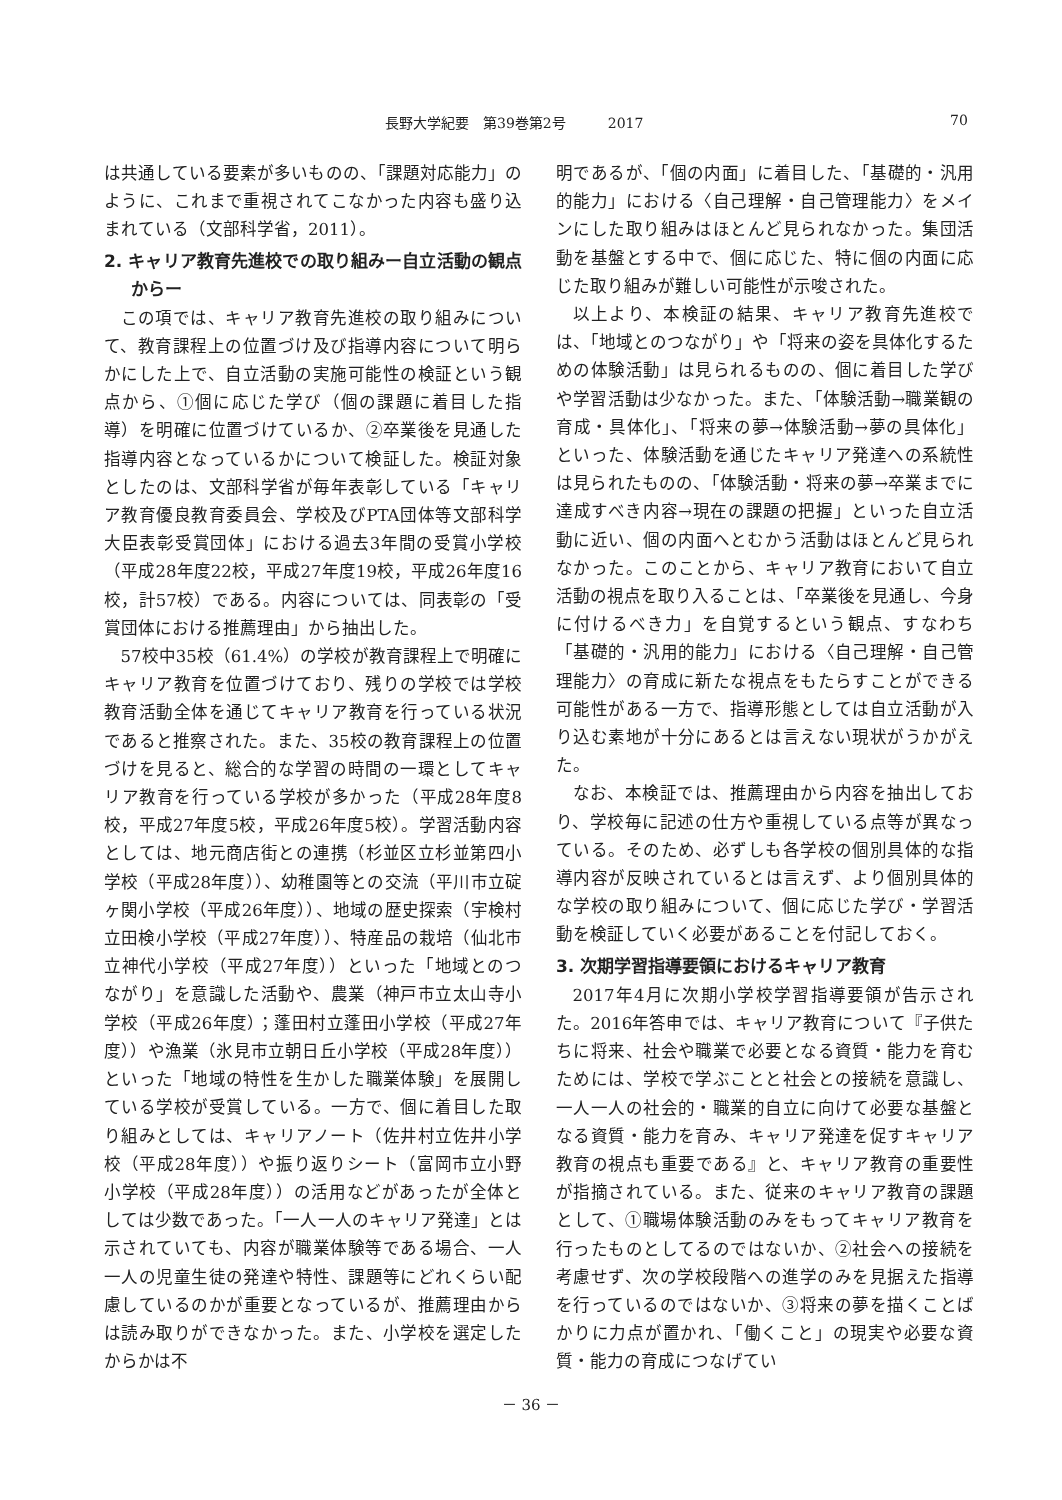長野大学紀要　第39巻第2号　　　2017 70
は共通している要素が多いものの、「課題対応能力」のように、これまで重視されてこなかった内容も盛り込まれている（文部科学省，2011）。
2. キャリア教育先進校での取り組みー自立活動の観点からー
この項では、キャリア教育先進校の取り組みについて、教育課程上の位置づけ及び指導内容について明らかにした上で、自立活動の実施可能性の検証という観点から、①個に応じた学び（個の課題に着目した指導）を明確に位置づけているか、②卒業後を見通した指導内容となっているかについて検証した。検証対象としたのは、文部科学省が毎年表彰している「キャリア教育優良教育委員会、学校及びPTA団体等文部科学大臣表彰受賞団体」における過去3年間の受賞小学校（平成28年度22校，平成27年度19校，平成26年度16校，計57校）である。内容については、同表彰の「受賞団体における推薦理由」から抽出した。
57校中35校（61.4%）の学校が教育課程上で明確にキャリア教育を位置づけており、残りの学校では学校教育活動全体を通じてキャリア教育を行っている状況であると推察された。また、35校の教育課程上の位置づけを見ると、総合的な学習の時間の一環としてキャリア教育を行っている学校が多かった（平成28年度8校，平成27年度5校，平成26年度5校）。学習活動内容としては、地元商店街との連携（杉並区立杉並第四小学校（平成28年度））、幼稚園等との交流（平川市立碇ヶ関小学校（平成26年度））、地域の歴史探索（宇検村立田検小学校（平成27年度））、特産品の栽培（仙北市立神代小学校（平成27年度））といった「地域とのつながり」を意識した活動や、農業（神戸市立太山寺小学校（平成26年度）；蓬田村立蓬田小学校（平成27年度））や漁業（氷見市立朝日丘小学校（平成28年度））といった「地域の特性を生かした職業体験」を展開している学校が受賞している。一方で、個に着目した取り組みとしては、キャリアノート（佐井村立佐井小学校（平成28年度））や振り返りシート（富岡市立小野小学校（平成28年度））の活用などがあったが全体としては少数であった。「一人一人のキャリア発達」とは示されていても、内容が職業体験等である場合、一人一人の児童生徒の発達や特性、課題等にどれくらい配慮しているのかが重要となっているが、推薦理由からは読み取りができなかった。また、小学校を選定したからかは不
明であるが、「個の内面」に着目した、「基礎的・汎用的能力」における〈自己理解・自己管理能力〉をメインにした取り組みはほとんど見られなかった。集団活動を基盤とする中で、個に応じた、特に個の内面に応じた取り組みが難しい可能性が示唆された。
以上より、本検証の結果、キャリア教育先進校では、「地域とのつながり」や「将来の姿を具体化するための体験活動」は見られるものの、個に着目した学びや学習活動は少なかった。また、「体験活動→職業観の育成・具体化」、「将来の夢→体験活動→夢の具体化」といった、体験活動を通じたキャリア発達への系統性は見られたものの、「体験活動・将来の夢→卒業までに達成すべき内容→現在の課題の把握」といった自立活動に近い、個の内面へとむかう活動はほとんど見られなかった。このことから、キャリア教育において自立活動の視点を取り入ることは、「卒業後を見通し、今身に付けるべき力」を自覚するという観点、すなわち「基礎的・汎用的能力」における〈自己理解・自己管理能力〉の育成に新たな視点をもたらすことができる可能性がある一方で、指導形態としては自立活動が入り込む素地が十分にあるとは言えない現状がうかがえた。
なお、本検証では、推薦理由から内容を抽出しており、学校毎に記述の仕方や重視している点等が異なっている。そのため、必ずしも各学校の個別具体的な指導内容が反映されているとは言えず、より個別具体的な学校の取り組みについて、個に応じた学び・学習活動を検証していく必要があることを付記しておく。
3. 次期学習指導要領におけるキャリア教育
2017年4月に次期小学校学習指導要領が告示された。2016年答申では、キャリア教育について『子供たちに将来、社会や職業で必要となる資質・能力を育むためには、学校で学ぶことと社会との接続を意識し、一人一人の社会的・職業的自立に向けて必要な基盤となる資質・能力を育み、キャリア発達を促すキャリア教育の視点も重要である』と、キャリア教育の重要性が指摘されている。また、従来のキャリア教育の課題として、①職場体験活動のみをもってキャリア教育を行ったものとしてるのではないか、②社会への接続を考慮せず、次の学校段階への進学のみを見据えた指導を行っているのではないか、③将来の夢を描くことばかりに力点が置かれ、「働くこと」の現実や必要な資質・能力の育成につなげてい
－ 36 －